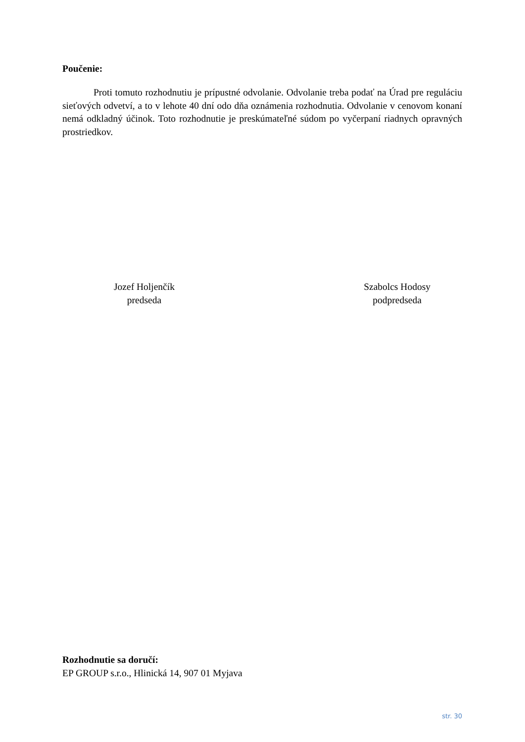Poučenie:
Proti tomuto rozhodnutiu je prípustné odvolanie. Odvolanie treba podať na Úrad pre reguláciu sieťových odvetví, a to v lehote 40 dní odo dňa oznámenia rozhodnutia. Odvolanie v cenovom konaní nemá odkladný účinok. Toto rozhodnutie je preskúmateľné súdom po vyčerpaní riadnych opravných prostriedkov.
Jozef Holjenčík
predseda
Szabolcs Hodosy
podpredseda
Rozhodnutie sa doručí:
EP GROUP s.r.o., Hlinická 14, 907 01 Myjava
str. 30